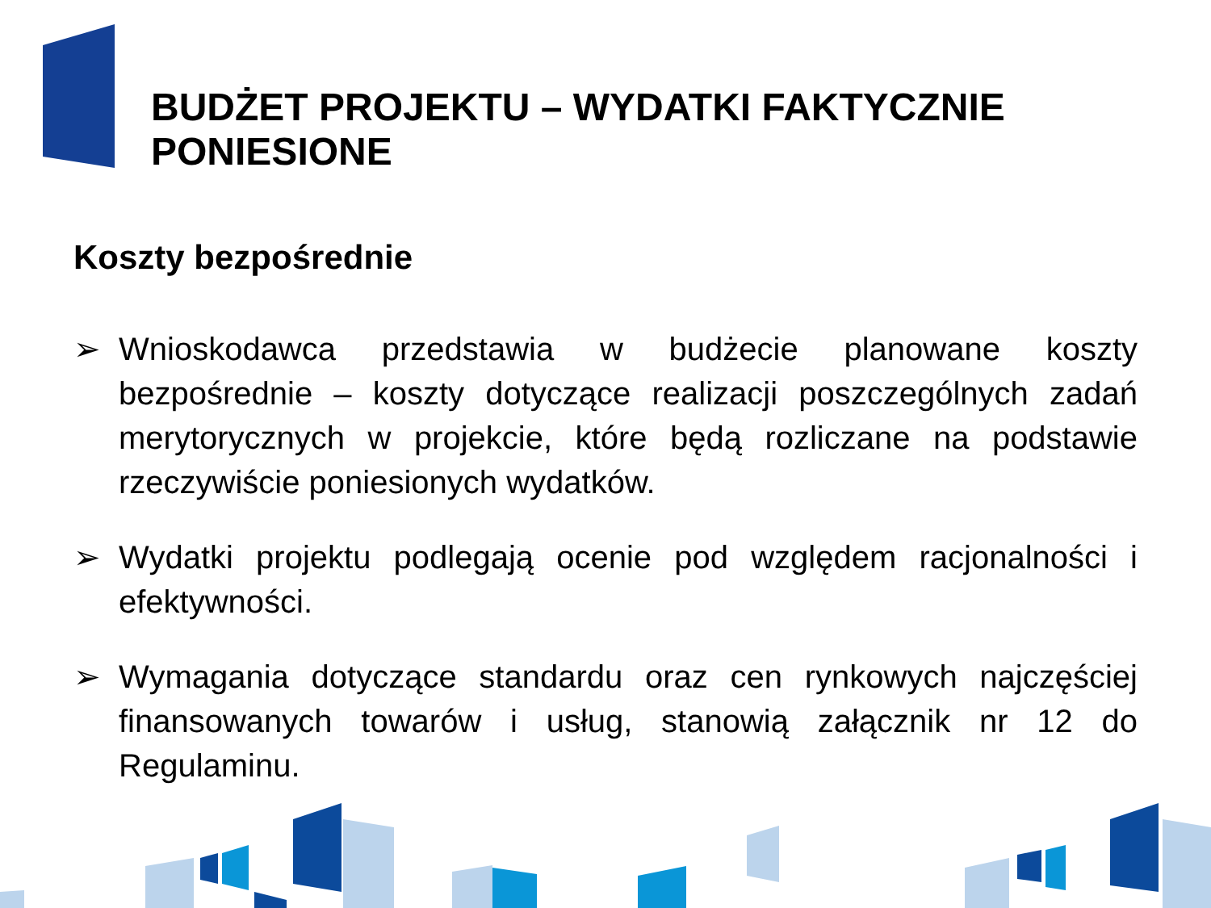BUDŻET PROJEKTU – WYDATKI FAKTYCZNIE PONIESIONE
Koszty bezpośrednie
➢ Wnioskodawca przedstawia w budżecie planowane koszty bezpośrednie – koszty dotyczące realizacji poszczególnych zadań merytorycznych w projekcie, które będą rozliczane na podstawie rzeczywiście poniesionych wydatków.
➢ Wydatki projektu podlegają ocenie pod względem racjonalności i efektywności.
➢ Wymagania dotyczące standardu oraz cen rynkowych najczęściej finansowanych towarów i usług, stanowią załącznik nr 12 do Regulaminu.